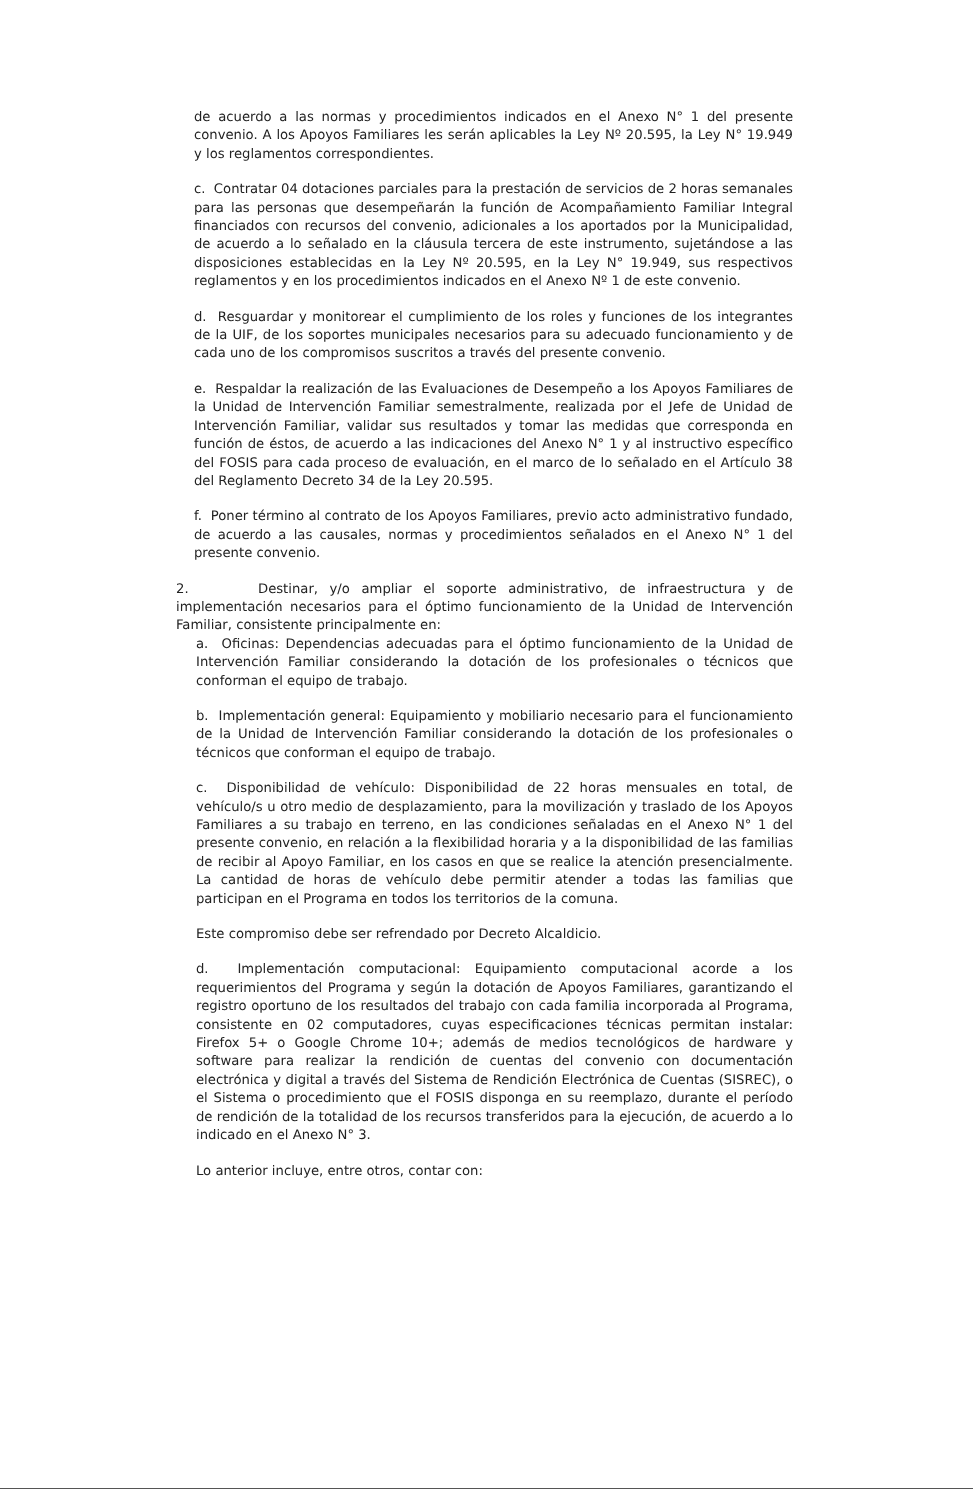de acuerdo a las normas y procedimientos indicados en el Anexo N° 1 del presente convenio. A los Apoyos Familiares les serán aplicables la Ley Nº 20.595, la Ley N° 19.949 y los reglamentos correspondientes.
c. Contratar 04 dotaciones parciales para la prestación de servicios de 2 horas semanales para las personas que desempeñarán la función de Acompañamiento Familiar Integral financiados con recursos del convenio, adicionales a los aportados por la Municipalidad, de acuerdo a lo señalado en la cláusula tercera de este instrumento, sujetándose a las disposiciones establecidas en la Ley Nº 20.595, en la Ley N° 19.949, sus respectivos reglamentos y en los procedimientos indicados en el Anexo Nº 1 de este convenio.
d. Resguardar y monitorear el cumplimiento de los roles y funciones de los integrantes de la UIF, de los soportes municipales necesarios para su adecuado funcionamiento y de cada uno de los compromisos suscritos a través del presente convenio.
e. Respaldar la realización de las Evaluaciones de Desempeño a los Apoyos Familiares de la Unidad de Intervención Familiar semestralmente, realizada por el Jefe de Unidad de Intervención Familiar, validar sus resultados y tomar las medidas que corresponda en función de éstos, de acuerdo a las indicaciones del Anexo N° 1 y al instructivo específico del FOSIS para cada proceso de evaluación, en el marco de lo señalado en el Artículo 38 del Reglamento Decreto 34 de la Ley 20.595.
f. Poner término al contrato de los Apoyos Familiares, previo acto administrativo fundado, de acuerdo a las causales, normas y procedimientos señalados en el Anexo N° 1 del presente convenio.
2. Destinar, y/o ampliar el soporte administrativo, de infraestructura y de implementación necesarios para el óptimo funcionamiento de la Unidad de Intervención Familiar, consistente principalmente en:
a. Oficinas: Dependencias adecuadas para el óptimo funcionamiento de la Unidad de Intervención Familiar considerando la dotación de los profesionales o técnicos que conforman el equipo de trabajo.
b. Implementación general: Equipamiento y mobiliario necesario para el funcionamiento de la Unidad de Intervención Familiar considerando la dotación de los profesionales o técnicos que conforman el equipo de trabajo.
c. Disponibilidad de vehículo: Disponibilidad de 22 horas mensuales en total, de vehículo/s u otro medio de desplazamiento, para la movilización y traslado de los Apoyos Familiares a su trabajo en terreno, en las condiciones señaladas en el Anexo N° 1 del presente convenio, en relación a la flexibilidad horaria y a la disponibilidad de las familias de recibir al Apoyo Familiar, en los casos en que se realice la atención presencialmente. La cantidad de horas de vehículo debe permitir atender a todas las familias que participan en el Programa en todos los territorios de la comuna.
Este compromiso debe ser refrendado por Decreto Alcaldicio.
d. Implementación computacional: Equipamiento computacional acorde a los requerimientos del Programa y según la dotación de Apoyos Familiares, garantizando el registro oportuno de los resultados del trabajo con cada familia incorporada al Programa, consistente en 02 computadores, cuyas especificaciones técnicas permitan instalar: Firefox 5+ o Google Chrome 10+; además de medios tecnológicos de hardware y software para realizar la rendición de cuentas del convenio con documentación electrónica y digital a través del Sistema de Rendición Electrónica de Cuentas (SISREC), o el Sistema o procedimiento que el FOSIS disponga en su reemplazo, durante el período de rendición de la totalidad de los recursos transferidos para la ejecución, de acuerdo a lo indicado en el Anexo N° 3.
Lo anterior incluye, entre otros, contar con: